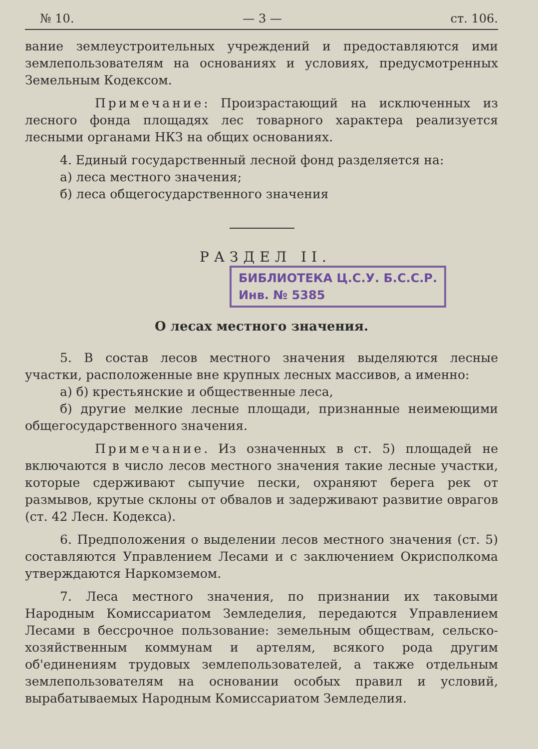№ 10. — 3 — ст. 106.
вание землеустроительных учреждений и предоставляются ими землепользователям на основаниях и условиях, предусмотренных Земельным Кодексом.
Примечание: Произрастающий на исключенных из лесного фонда площадях лес товарного характера реализуется лесными органами НКЗ на общих основаниях.
4. Единый государственный лесной фонд разделяется на:
а) леса местного значения;
б) леса общегосударственного значения
РАЗДЕЛ II. БИБЛИОТЕКА Ц.С.У. Б.С.С.Р.
Инв. № 5385
О лесах местного значения.
5. В состав лесов местного значения выделяются лесные участки, расположенные вне крупных лесных массивов, а именно:
а) б) крестьянские и общественные леса,
б) другие мелкие лесные площади, признанные неимеющими общегосударственного значения.
Примечание. Из означенных в ст. 5) площадей не включаются в число лесов местного значения такие лесные участки, которые сдерживают сыпучие пески, охраняют берега рек от размывов, крутые склоны от обвалов и задерживают развитие оврагов (ст. 42 Лесн. Кодекса).
6. Предположения о выделении лесов местного значения (ст. 5) составляются Управлением Лесами и с заключением Окрисполкома утверждаются Наркомземом.
7. Леса местного значения, по признании их таковыми Народным Комиссариатом Земледелия, передаются Управлением Лесами в бессрочное пользование: земельным обществам, сельско-хозяйственным коммунам и артелям, всякого рода другим об'единениям трудовых землепользователей, а также отдельным землепользователям на основании особых правил и условий, вырабатываемых Народным Комиссариатом Земледелия.